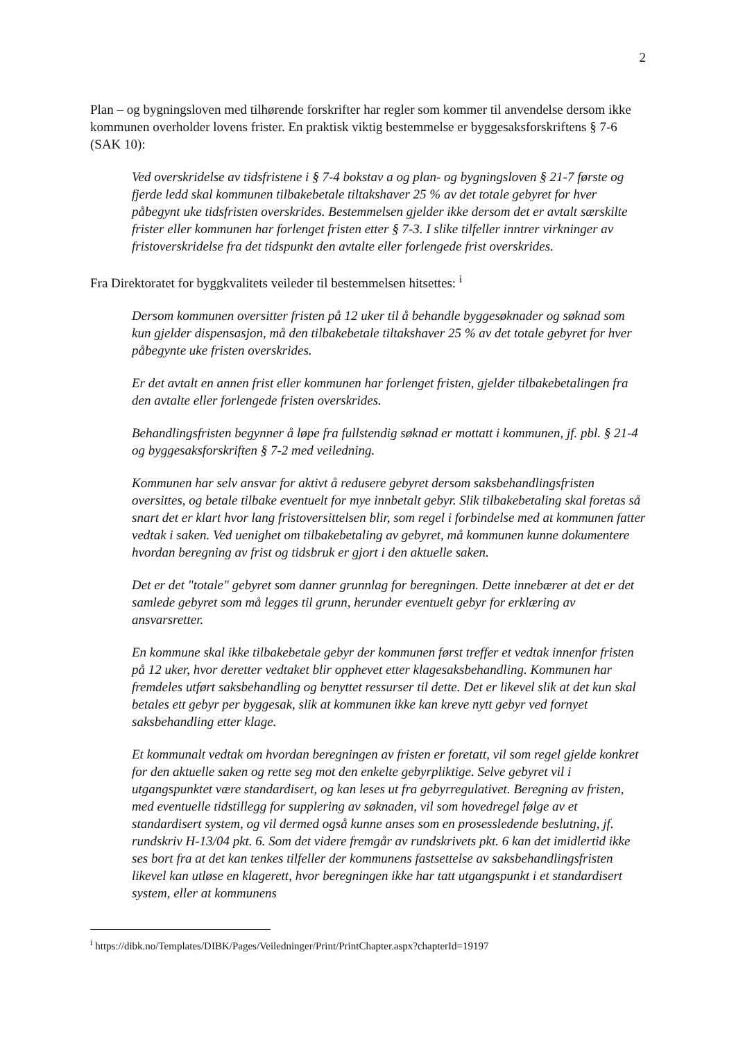2
Plan – og bygningsloven med tilhørende forskrifter har regler som kommer til anvendelse dersom ikke kommunen overholder lovens frister. En praktisk viktig bestemmelse er byggesaksforskriftens § 7-6 (SAK 10):
Ved overskridelse av tidsfristene i § 7-4 bokstav a og plan- og bygningsloven § 21-7 første og fjerde ledd skal kommunen tilbakebetale tiltakshaver 25 % av det totale gebyret for hver påbegynt uke tidsfristen overskrides. Bestemmelsen gjelder ikke dersom det er avtalt særskilte frister eller kommunen har forlenget fristen etter § 7-3. I slike tilfeller inntrer virkninger av fristoverskridelse fra det tidspunkt den avtalte eller forlengede frist overskrides.
Fra Direktoratet for byggkvalitets veileder til bestemmelsen hitsettes: <sup>i</sup>
Dersom kommunen oversitter fristen på 12 uker til å behandle byggesøknader og søknad som kun gjelder dispensasjon, må den tilbakebetale tiltakshaver 25 % av det totale gebyret for hver påbegynte uke fristen overskrides.
Er det avtalt en annen frist eller kommunen har forlenget fristen, gjelder tilbakebetalingen fra den avtalte eller forlengede fristen overskrides.
Behandlingsfristen begynner å løpe fra fullstendig søknad er mottatt i kommunen, jf. pbl. § 21-4 og byggesaksforskriften § 7-2 med veiledning.
Kommunen har selv ansvar for aktivt å redusere gebyret dersom saksbehandlingsfristen oversittes, og betale tilbake eventuelt for mye innbetalt gebyr. Slik tilbakebetaling skal foretas så snart det er klart hvor lang fristoversittelsen blir, som regel i forbindelse med at kommunen fatter vedtak i saken. Ved uenighet om tilbakebetaling av gebyret, må kommunen kunne dokumentere hvordan beregning av frist og tidsbruk er gjort i den aktuelle saken.
Det er det "totale" gebyret som danner grunnlag for beregningen. Dette innebærer at det er det samlede gebyret som må legges til grunn, herunder eventuelt gebyr for erklæring av ansvarsretter.
En kommune skal ikke tilbakebetale gebyr der kommunen først treffer et vedtak innenfor fristen på 12 uker, hvor deretter vedtaket blir opphevet etter klagesaksbehandling. Kommunen har fremdeles utført saksbehandling og benyttet ressurser til dette. Det er likevel slik at det kun skal betales ett gebyr per byggesak, slik at kommunen ikke kan kreve nytt gebyr ved fornyet saksbehandling etter klage.
Et kommunalt vedtak om hvordan beregningen av fristen er foretatt, vil som regel gjelde konkret for den aktuelle saken og rette seg mot den enkelte gebyrpliktige. Selve gebyret vil i utgangspunktet være standardisert, og kan leses ut fra gebyrregulativet. Beregning av fristen, med eventuelle tidstillegg for supplering av søknaden, vil som hovedregel følge av et standardisert system, og vil dermed også kunne anses som en prosessledende beslutning, jf. rundskriv H-13/04 pkt. 6. Som det videre fremgår av rundskrivets pkt. 6 kan det imidlertid ikke ses bort fra at det kan tenkes tilfeller der kommunens fastsettelse av saksbehandlingsfristen likevel kan utløse en klagerett, hvor beregningen ikke har tatt utgangspunkt i et standardisert system, eller at kommunens
<sup>i</sup> https://dibk.no/Templates/DIBK/Pages/Veiledninger/Print/PrintChapter.aspx?chapterId=19197